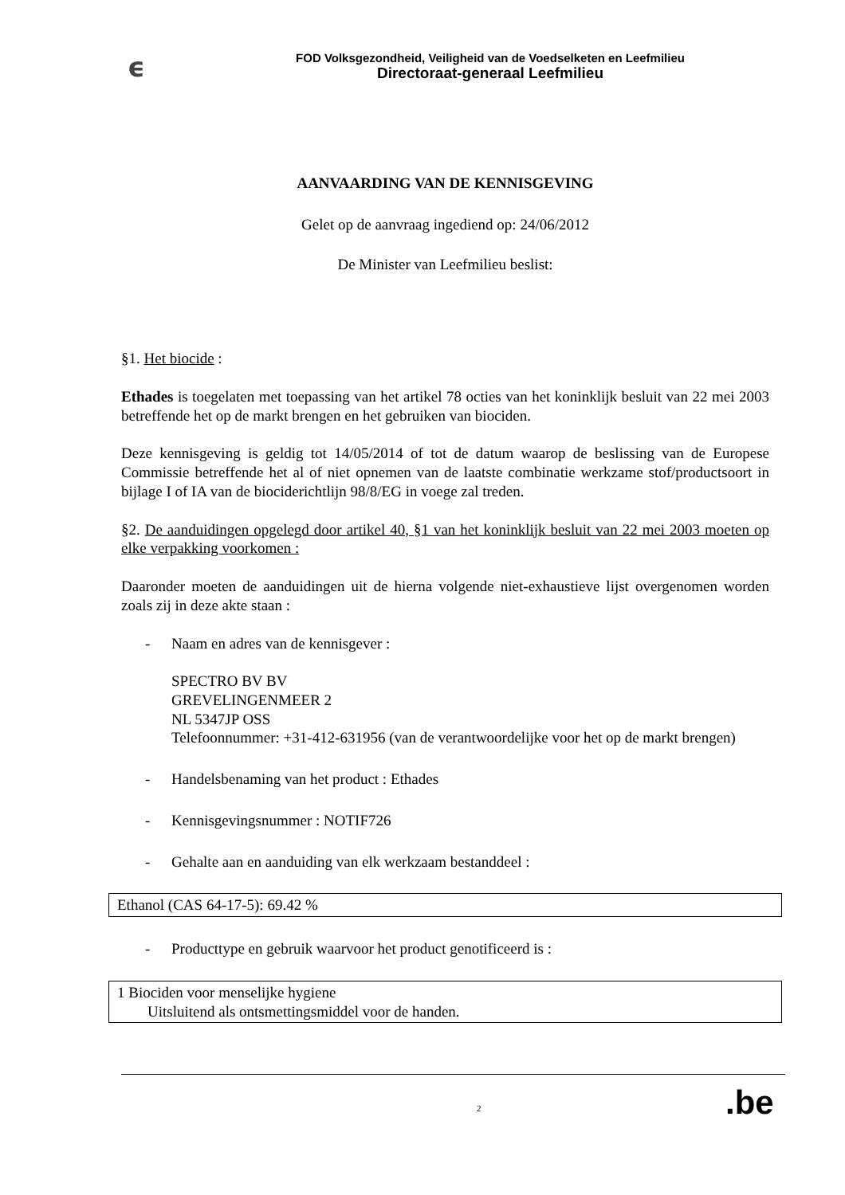ϵ
FOD Volksgezondheid, Veiligheid van de Voedselketen en Leefmilieu
Directoraat-generaal Leefmilieu
AANVAARDING VAN DE KENNISGEVING
Gelet op de aanvraag ingediend op: 24/06/2012
De Minister van Leefmilieu beslist:
§1. Het biocide :
Ethades is toegelaten met toepassing van het artikel 78 octies van het koninklijk besluit van 22 mei 2003 betreffende het op de markt brengen en het gebruiken van biociden.
Deze kennisgeving is geldig tot 14/05/2014 of tot de datum waarop de beslissing van de Europese Commissie betreffende het al of niet opnemen van de laatste combinatie werkzame stof/productsoort in bijlage I of IA van de biociderichtlijn 98/8/EG in voege zal treden.
§2. De aanduidingen opgelegd door artikel 40, §1 van het koninklijk besluit van 22 mei 2003 moeten op elke verpakking voorkomen :
Daaronder moeten de aanduidingen uit de hierna volgende niet-exhaustieve lijst overgenomen worden zoals zij in deze akte staan :
- Naam en adres van de kennisgever :
SPECTRO BV BV
GREVELINGENMEER 2
NL 5347JP OSS
Telefoonnummer: +31-412-631956 (van de verantwoordelijke voor het op de markt brengen)
- Handelsbenaming van het product : Ethades
- Kennisgevingsnummer : NOTIF726
- Gehalte aan en aanduiding van elk werkzaam bestanddeel :
| Ethanol (CAS 64-17-5): 69.42 % |
- Producttype en gebruik waarvoor het product genotificeerd is :
| 1 Biociden voor menselijke hygiene Uitsluitend als ontsmettingsmiddel voor de handen. |
2 .be